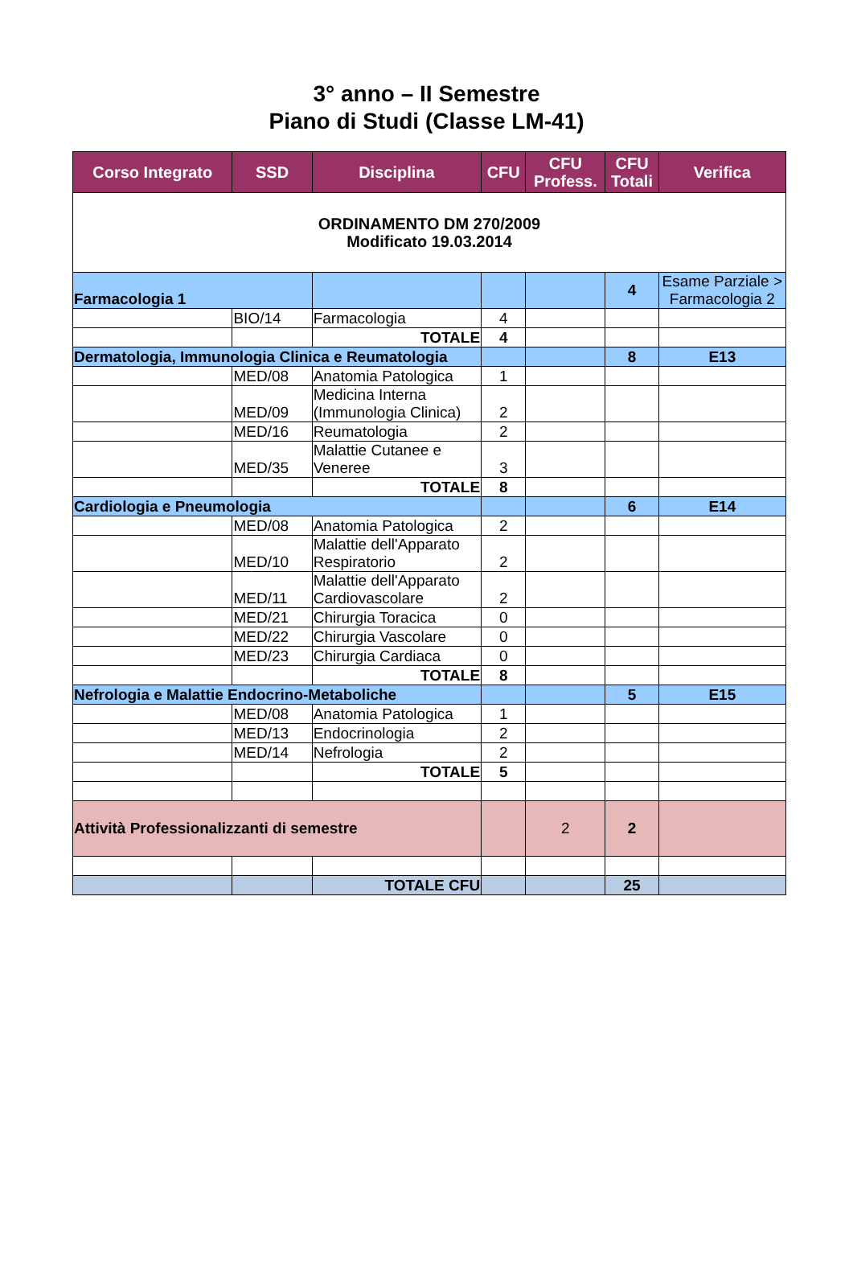3° anno – II Semestre
Piano di Studi (Classe LM-41)
| Corso Integrato | SSD | Disciplina | CFU | CFU Profess. | CFU Totali | Verifica |
| --- | --- | --- | --- | --- | --- | --- |
| ORDINAMENTO DM 270/2009 Modificato 19.03.2014 | | | | | | |
| Farmacologia 1 | | | | | 4 | Esame Parziale > Farmacologia 2 |
| | BIO/14 | Farmacologia | 4 | | | |
| | | TOTALE | 4 | | | |
| Dermatologia, Immunologia Clinica e Reumatologia | | | | | 8 | E13 |
| | MED/08 | Anatomia Patologica | 1 | | | |
| | MED/09 | Medicina Interna (Immunologia Clinica) | 2 | | | |
| | MED/16 | Reumatologia | 2 | | | |
| | MED/35 | Malattie Cutanee e Veneree | 3 | | | |
| | | TOTALE | 8 | | | |
| Cardiologia e Pneumologia | | | | | 6 | E14 |
| | MED/08 | Anatomia Patologica | 2 | | | |
| | MED/10 | Malattie dell'Apparato Respiratorio | 2 | | | |
| | MED/11 | Malattie dell'Apparato Cardiovascolare | 2 | | | |
| | MED/21 | Chirurgia Toracica | 0 | | | |
| | MED/22 | Chirurgia Vascolare | 0 | | | |
| | MED/23 | Chirurgia Cardiaca | 0 | | | |
| | | TOTALE | 8 | | | |
| Nefrologia e Malattie Endocrino-Metaboliche | | | | | 5 | E15 |
| | MED/08 | Anatomia Patologica | 1 | | | |
| | MED/13 | Endocrinologia | 2 | | | |
| | MED/14 | Nefrologia | 2 | | | |
| | | TOTALE | 5 | | | |
| Attività Professionalizzanti di semestre | | | | 2 | 2 | |
| | | TOTALE CFU | | | 25 | |